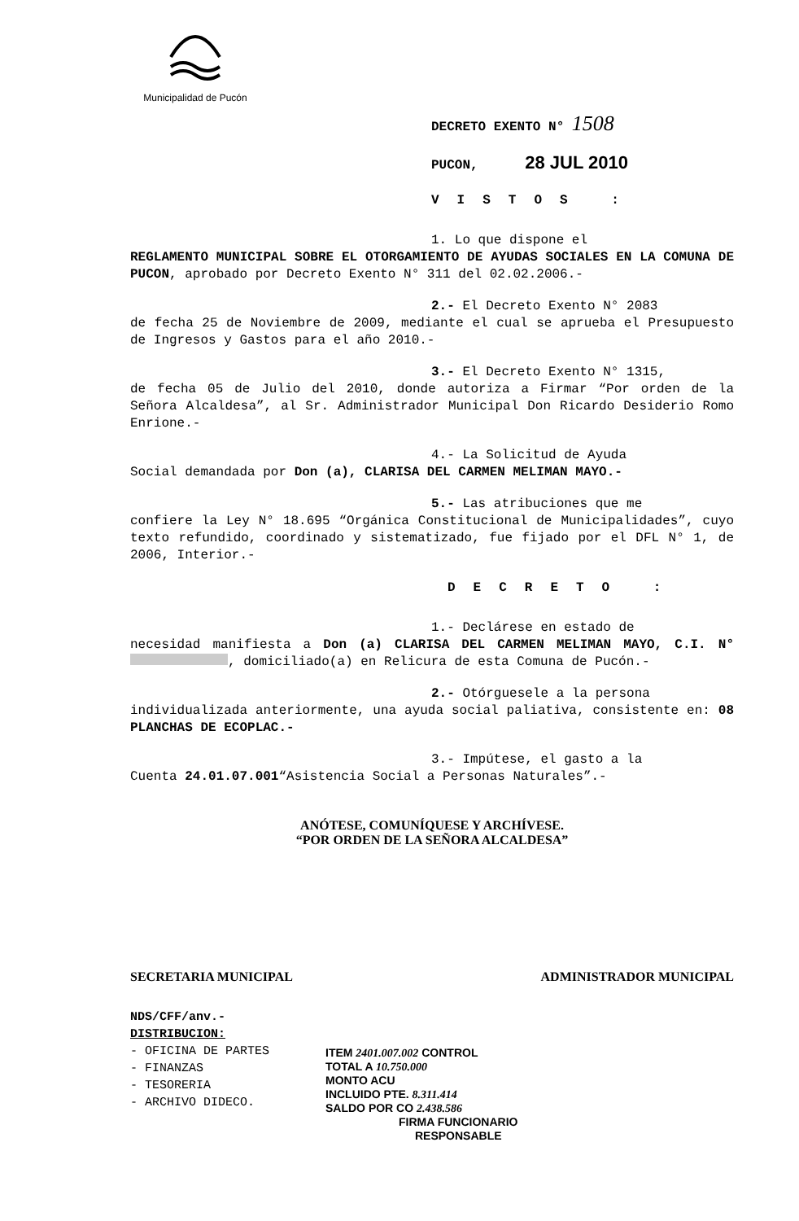Municipalidad de Pucón
DECRETO EXENTO N° 1508
PUCON, 28 JUL 2010
VISTOS :
1. Lo que dispone el
REGLAMENTO MUNICIPAL SOBRE EL OTORGAMIENTO DE AYUDAS SOCIALES EN LA COMUNA DE PUCON, aprobado por Decreto Exento N° 311 del 02.02.2006.-
2.- El Decreto Exento N° 2083
de fecha 25 de Noviembre de 2009, mediante el cual se aprueba el Presupuesto de Ingresos y Gastos para el año 2010.-
3.- El Decreto Exento N° 1315,
de fecha 05 de Julio del 2010, donde autoriza a Firmar “Por orden de la Señora Alcaldesa”, al Sr. Administrador Municipal Don Ricardo Desiderio Romo Enrione.-
4.- La Solicitud de Ayuda
Social demandada por Don (a), CLARISA DEL CARMEN MELIMAN MAYO.-
5.- Las atribuciones que me
confiere la Ley N° 18.695 “Orgánica Constitucional de Municipalidades”, cuyo texto refundido, coordinado y sistematizado, fue fijado por el DFL N° 1, de 2006, Interior.-
DECRETO :
1.- Declárese en estado de
necesidad manifiesta a Don (a) CLARISA DEL CARMEN MELIMAN MAYO, C.I. N° , domiciliado(a) en Relicura de esta Comuna de Pucón.-
2.- Otórguesele a la persona
individualizada anteriormente, una ayuda social paliativa, consistente en: 08 PLANCHAS DE ECOPLAC.-
3.- Impútese, el gasto a la
Cuenta 24.01.07.001“Asistencia Social a Personas Naturales”.-
ANÓTESE, COMUNÍQUESE Y ARCHÍVESE.
“POR ORDEN DE LA SEÑORA ALCALDESA”
SECRETARIA MUNICIPAL ADMINISTRADOR MUNICIPAL
NDS/CFF/anv.-
DISTRIBUCION:
- OFICINA DE PARTES
- FINANZAS
- TESORERIA
- ARCHIVO DIDECO.
ITEM 2401.007.002 CONTROL
TOTAL A 10.750.000
MONTO ACU
INCLUIDO PTE. 8.311.414
SALDO POR CO 2.438.586
FIRMA FUNCIONARIO
RESPONSABLE